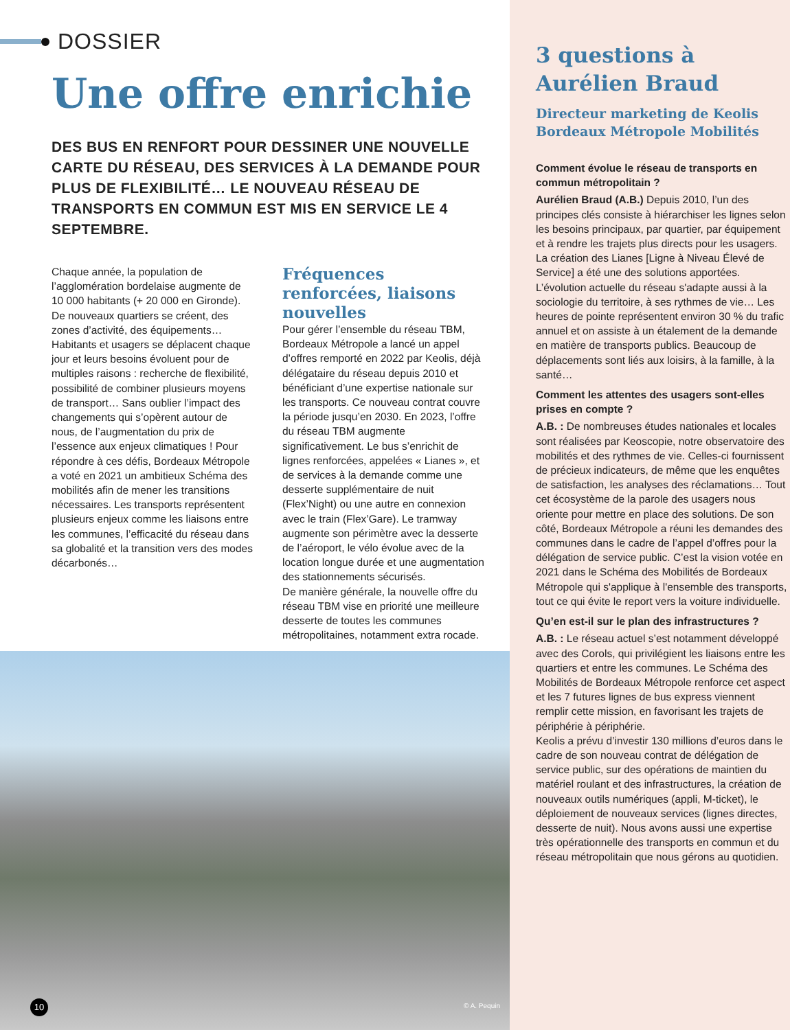DOSSIER
Une offre enrichie
DES BUS EN RENFORT POUR DESSINER UNE NOUVELLE CARTE DU RÉSEAU, DES SERVICES À LA DEMANDE POUR PLUS DE FLEXIBILITÉ… LE NOUVEAU RÉSEAU DE TRANSPORTS EN COMMUN EST MIS EN SERVICE LE 4 SEPTEMBRE.
Chaque année, la population de l’agglomération bordelaise augmente de 10 000 habitants (+ 20 000 en Gironde). De nouveaux quartiers se créent, des zones d’activité, des équipements… Habitants et usagers se déplacent chaque jour et leurs besoins évoluent pour de multiples raisons : recherche de flexibilité, possibilité de combiner plusieurs moyens de transport… Sans oublier l’impact des changements qui s’opèrent autour de nous, de l’augmentation du prix de l’essence aux enjeux climatiques ! Pour répondre à ces défis, Bordeaux Métropole a voté en 2021 un ambitieux Schéma des mobilités afin de mener les transitions nécessaires. Les transports représentent plusieurs enjeux comme les liaisons entre les communes, l’efficacité du réseau dans sa globalité et la transition vers des modes décarbonés…
Fréquences renforcées, liaisons nouvelles
Pour gérer l’ensemble du réseau TBM, Bordeaux Métropole a lancé un appel d’offres remporté en 2022 par Keolis, déjà délégataire du réseau depuis 2010 et bénéficiant d’une expertise nationale sur les transports. Ce nouveau contrat couvre la période jusqu’en 2030. En 2023, l’offre du réseau TBM augmente significativement. Le bus s’enrichit de lignes renforcées, appelées « Lianes », et de services à la demande comme une desserte supplémentaire de nuit (Flex’Night) ou une autre en connexion avec le train (Flex’Gare). Le tramway augmente son périmètre avec la desserte de l’aéroport, le vélo évolue avec de la location longue durée et une augmentation des stationnements sécurisés.
De manière générale, la nouvelle offre du réseau TBM vise en priorité une meilleure desserte de toutes les communes métropolitaines, notamment extra rocade.
10
© A. Pequin
3 questions à Aurélien Braud
Directeur marketing de Keolis Bordeaux Métropole Mobilités
Comment évolue le réseau de transports en commun métropolitain ?
Aurélien Braud (A.B.) Depuis 2010, l’un des principes clés consiste à hiérarchiser les lignes selon les besoins principaux, par quartier, par équipement et à rendre les trajets plus directs pour les usagers. La création des Lianes [Ligne à Niveau Élevé de Service] a été une des solutions apportées. L’évolution actuelle du réseau s'adapte aussi à la sociologie du territoire, à ses rythmes de vie… Les heures de pointe représentent environ 30 % du trafic annuel et on assiste à un étalement de la demande en matière de transports publics. Beaucoup de déplacements sont liés aux loisirs, à la famille, à la santé…
Comment les attentes des usagers sont-elles prises en compte ?
A.B. : De nombreuses études nationales et locales sont réalisées par Keoscopie, notre observatoire des mobilités et des rythmes de vie. Celles-ci fournissent de précieux indicateurs, de même que les enquêtes de satisfaction, les analyses des réclamations… Tout cet écosystème de la parole des usagers nous oriente pour mettre en place des solutions. De son côté, Bordeaux Métropole a réuni les demandes des communes dans le cadre de l’appel d’offres pour la délégation de service public. C’est la vision votée en 2021 dans le Schéma des Mobilités de Bordeaux Métropole qui s'applique à l'ensemble des transports, tout ce qui évite le report vers la voiture individuelle.
Qu’en est-il sur le plan des infrastructures ?
A.B. : Le réseau actuel s’est notamment développé avec des Corols, qui privilégient les liaisons entre les quartiers et entre les communes. Le Schéma des Mobilités de Bordeaux Métropole renforce cet aspect et les 7 futures lignes de bus express viennent remplir cette mission, en favorisant les trajets de périphérie à périphérie.
Keolis a prévu d’investir 130 millions d’euros dans le cadre de son nouveau contrat de délégation de service public, sur des opérations de maintien du matériel roulant et des infrastructures, la création de nouveaux outils numériques (appli, M-ticket), le déploiement de nouveaux services (lignes directes, desserte de nuit). Nous avons aussi une expertise très opérationnelle des transports en commun et du réseau métropolitain que nous gérons au quotidien.